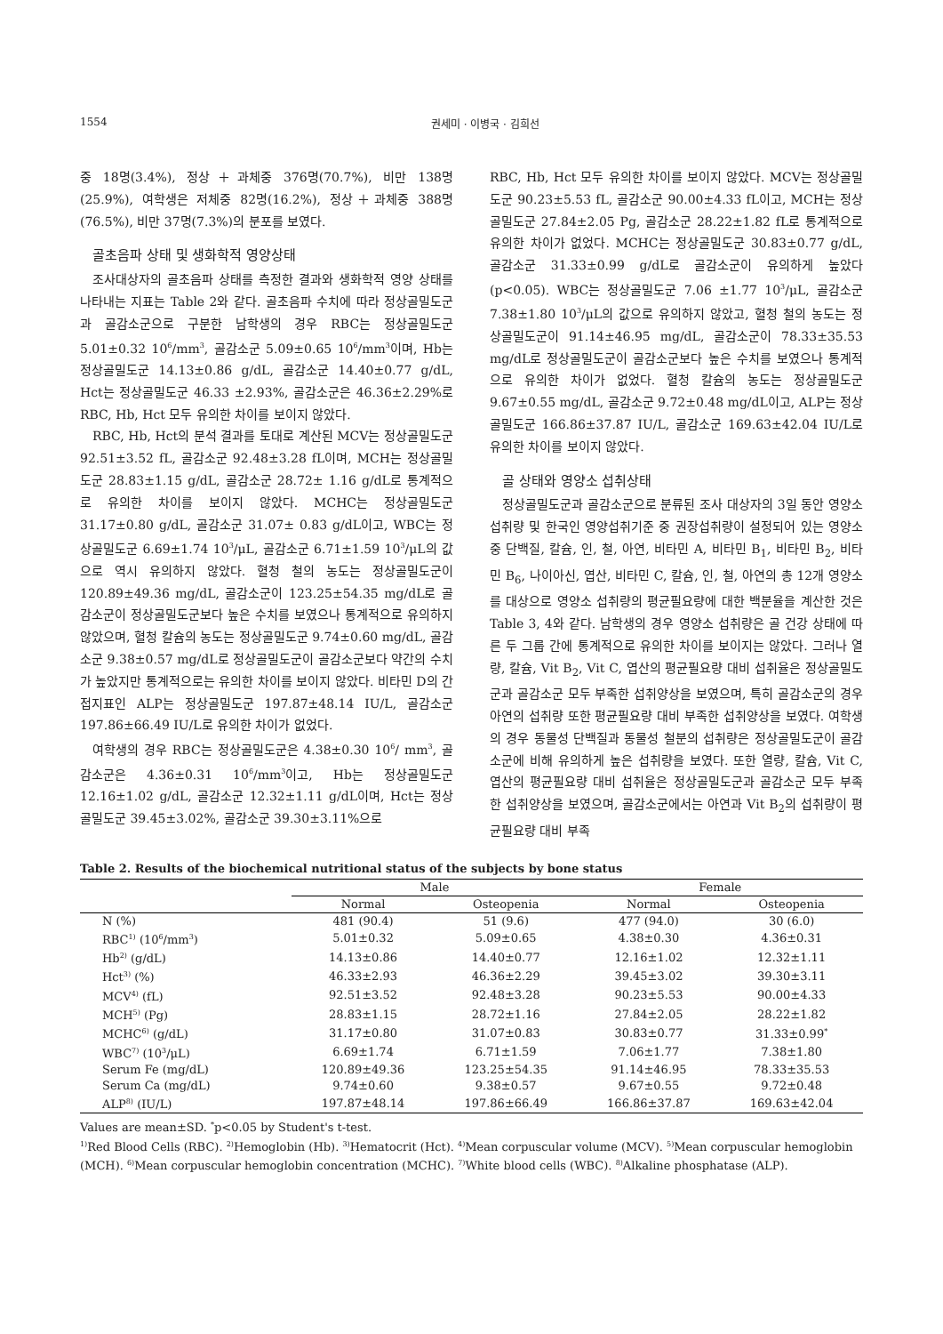1554 권세미 · 이병국 · 김희선
중 18명(3.4%), 정상＋과체중 376명(70.7%), 비만 138명 (25.9%), 여학생은 저체중 82명(16.2%), 정상＋과체중 388명 (76.5%), 비만 37명(7.3%)의 분포를 보였다.
골초음파 상태 및 생화학적 영양상태
조사대상자의 골초음파 상태를 측정한 결과와 생화학적 영양 상태를 나타내는 지표는 Table 2와 같다. 골초음파 수치에 따라 정상골밀도군과 골감소군으로 구분한 남학생의 경우 RBC는 정상골밀도군 5.01±0.32 10<sup>6</sup>/mm<sup>3</sup>, 골감소군 5.09±0.65 10<sup>6</sup>/mm<sup>3</sup>이며, Hb는 정상골밀도군 14.13±0.86 g/dL, 골감소군 14.40±0.77 g/dL, Hct는 정상골밀도군 46.33 ±2.93%, 골감소군은 46.36±2.29%로 RBC, Hb, Hct 모두 유의한 차이를 보이지 않았다.
RBC, Hb, Hct의 분석 결과를 토대로 계산된 MCV는 정상골밀도군 92.51±3.52 fL, 골감소군 92.48±3.28 fL이며, MCH는 정상골밀도군 28.83±1.15 g/dL, 골감소군 28.72± 1.16 g/dL로 통계적으로 유의한 차이를 보이지 않았다. MCHC는 정상골밀도군 31.17±0.80 g/dL, 골감소군 31.07± 0.83 g/dL이고, WBC는 정상골밀도군 6.69±1.74 10<sup>3</sup>/μL, 골감소군 6.71±1.59 10<sup>3</sup>/μL의 값으로 역시 유의하지 않았다. 혈청 철의 농도는 정상골밀도군이 120.89±49.36 mg/dL, 골감소군이 123.25±54.35 mg/dL로 골감소군이 정상골밀도군보다 높은 수치를 보였으나 통계적으로 유의하지 않았으며, 혈청 칼슘의 농도는 정상골밀도군 9.74±0.60 mg/dL, 골감소군 9.38±0.57 mg/dL로 정상골밀도군이 골감소군보다 약간의 수치가 높았지만 통계적으로는 유의한 차이를 보이지 않았다. 비타민 D의 간접지표인 ALP는 정상골밀도군 197.87±48.14 IU/L, 골감소군 197.86±66.49 IU/L로 유의한 차이가 없었다.
여학생의 경우 RBC는 정상골밀도군은 4.38±0.30 10<sup>6</sup>/ mm<sup>3</sup>, 골감소군은 4.36±0.31 10<sup>6</sup>/mm<sup>3</sup>이고, Hb는 정상골밀도군 12.16±1.02 g/dL, 골감소군 12.32±1.11 g/dL이며, Hct는 정상골밀도군 39.45±3.02%, 골감소군 39.30±3.11%으로
RBC, Hb, Hct 모두 유의한 차이를 보이지 않았다. MCV는 정상골밀도군 90.23±5.53 fL, 골감소군 90.00±4.33 fL이고, MCH는 정상골밀도군 27.84±2.05 Pg, 골감소군 28.22±1.82 fL로 통계적으로 유의한 차이가 없었다. MCHC는 정상골밀도군 30.83±0.77 g/dL, 골감소군 31.33±0.99 g/dL로 골감소군이 유의하게 높았다(p<0.05). WBC는 정상골밀도군 7.06 ±1.77 10<sup>3</sup>/μL, 골감소군 7.38±1.80 10<sup>3</sup>/μL의 값으로 유의하지 않았고, 혈청 철의 농도는 정상골밀도군이 91.14±46.95 mg/dL, 골감소군이 78.33±35.53 mg/dL로 정상골밀도군이 골감소군보다 높은 수치를 보였으나 통계적으로 유의한 차이가 없었다. 혈청 칼슘의 농도는 정상골밀도군 9.67±0.55 mg/dL, 골감소군 9.72±0.48 mg/dL이고, ALP는 정상골밀도군 166.86±37.87 IU/L, 골감소군 169.63±42.04 IU/L로 유의한 차이를 보이지 않았다.
골 상태와 영양소 섭취상태
정상골밀도군과 골감소군으로 분류된 조사 대상자의 3일 동안 영양소 섭취량 및 한국인 영양섭취기준 중 권장섭취량이 설정되어 있는 영양소 중 단백질, 칼슘, 인, 철, 아연, 비타민 A, 비타민 B<sub>1</sub>, 비타민 B<sub>2</sub>, 비타민 B<sub>6</sub>, 나이아신, 엽산, 비타민 C, 칼슘, 인, 철, 아연의 총 12개 영양소를 대상으로 영양소 섭취량의 평균필요량에 대한 백분율을 계산한 것은 Table 3, 4와 같다. 남학생의 경우 영양소 섭취량은 골 건강 상태에 따른 두 그룹 간에 통계적으로 유의한 차이를 보이지는 않았다. 그러나 열량, 칼슘, Vit B<sub>2</sub>, Vit C, 엽산의 평균필요량 대비 섭취율은 정상골밀도군과 골감소군 모두 부족한 섭취양상을 보였으며, 특히 골감소군의 경우 아연의 섭취량 또한 평균필요량 대비 부족한 섭취양상을 보였다. 여학생의 경우 동물성 단백질과 동물성 철분의 섭취량은 정상골밀도군이 골감소군에 비해 유의하게 높은 섭취량을 보였다. 또한 열량, 칼슘, Vit C, 엽산의 평균필요량 대비 섭취율은 정상골밀도군과 골감소군 모두 부족한 섭취양상을 보였으며, 골감소군에서는 아연과 Vit B<sub>2</sub>의 섭취량이 평균필요량 대비 부족
Table 2. Results of the biochemical nutritional status of the subjects by bone status
| | Male | | Female | |
| --- | --- | --- | --- | --- |
| | Normal | Osteopenia | Normal | Osteopenia |
| N (%) | 481 (90.4) | 51 (9.6) | 477 (94.0) | 30 (6.0) |
| RBC<sup>1)</sup> (10<sup>6</sup>/mm<sup>3</sup>) | 5.01±0.32 | 5.09±0.65 | 4.38±0.30 | 4.36±0.31 |
| Hb<sup>2)</sup> (g/dL) | 14.13±0.86 | 14.40±0.77 | 12.16±1.02 | 12.32±1.11 |
| Hct<sup>3)</sup> (%) | 46.33±2.93 | 46.36±2.29 | 39.45±3.02 | 39.30±3.11 |
| MCV<sup>4)</sup> (fL) | 92.51±3.52 | 92.48±3.28 | 90.23±5.53 | 90.00±4.33 |
| MCH<sup>5)</sup> (Pg) | 28.83±1.15 | 28.72±1.16 | 27.84±2.05 | 28.22±1.82 |
| MCHC<sup>6)</sup> (g/dL) | 31.17±0.80 | 31.07±0.83 | 30.83±0.77 | 31.33±0.99<sup>*</sup> |
| WBC<sup>7)</sup> (10<sup>3</sup>/μL) | 6.69±1.74 | 6.71±1.59 | 7.06±1.77 | 7.38±1.80 |
| Serum Fe (mg/dL) | 120.89±49.36 | 123.25±54.35 | 91.14±46.95 | 78.33±35.53 |
| Serum Ca (mg/dL) | 9.74±0.60 | 9.38±0.57 | 9.67±0.55 | 9.72±0.48 |
| ALP<sup>8)</sup> (IU/L) | 197.87±48.14 | 197.86±66.49 | 166.86±37.87 | 169.63±42.04 |
Values are mean±SD. <sup>*</sup>p<0.05 by Student's t-test.
<sup>1)</sup> Red Blood Cells (RBC). <sup>2)</sup>Hemoglobin (Hb). <sup>3)</sup>Hematocrit (Hct). <sup>4)</sup>Mean corpuscular volume (MCV). <sup>5)</sup>Mean corpuscular hemoglobin (MCH). <sup>6)</sup>Mean corpuscular hemoglobin concentration (MCHC). <sup>7)</sup>White blood cells (WBC). <sup>8)</sup>Alkaline phosphatase (ALP).